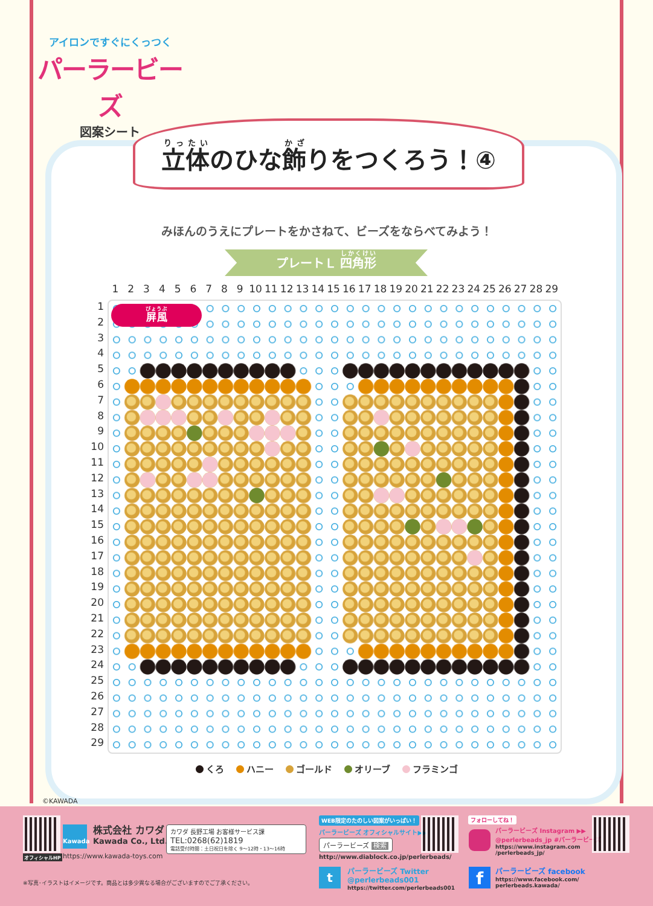アイロンですぐにくっつく
パーラービーズ
図案シート
立体のひな飾りをつくろう！④
みほんのうえにプレートをかさねて、ビーズをならべてみよう！
プレートＬ 四角形
123456789 10 11 12 13 14 15 16 17 18 19 20 21 22 23 24 25 26 27 28 29
1
2
3
4
5
6
7
8
9
10
11
12
13
14
15
16
17
18
19
20
21
22
23
24
25
26
27
28
29
屏風
くろ ハニー ゴールド オリーブ フラミンゴ
©KAWADA
オフィシャルHP
Kawada 株式会社 カワダ
Kawada Co., Ltd.
https://www.kawada-toys.com
カワダ 長野工場 お客様サービス課
TEL:0268(62)1819
電話受付時間：土日祝日を除く 9〜12時・13〜16時
※写真･イラストはイメージです。商品とは多少異なる場合がございますのでご了承ください。
WEB限定のたのしい図案がいっぱい！
パーラービーズ オフィシャルサイト▶▶
パーラービーズ 検索
http://www.diablock.co.jp/perlerbeads/
t
パーラービーズ Twitter
@perlerbeads001
https://twitter.com/perlerbeads001
フォローしてね！
パーラービーズ Instagram ▶▶
@perlerbeads_jp #パーラービーズ
https://www.instagram.com
/perlerbeads_jp/
f パーラービーズ facebook
https://www.facebook.com/
perlerbeads.kawada/